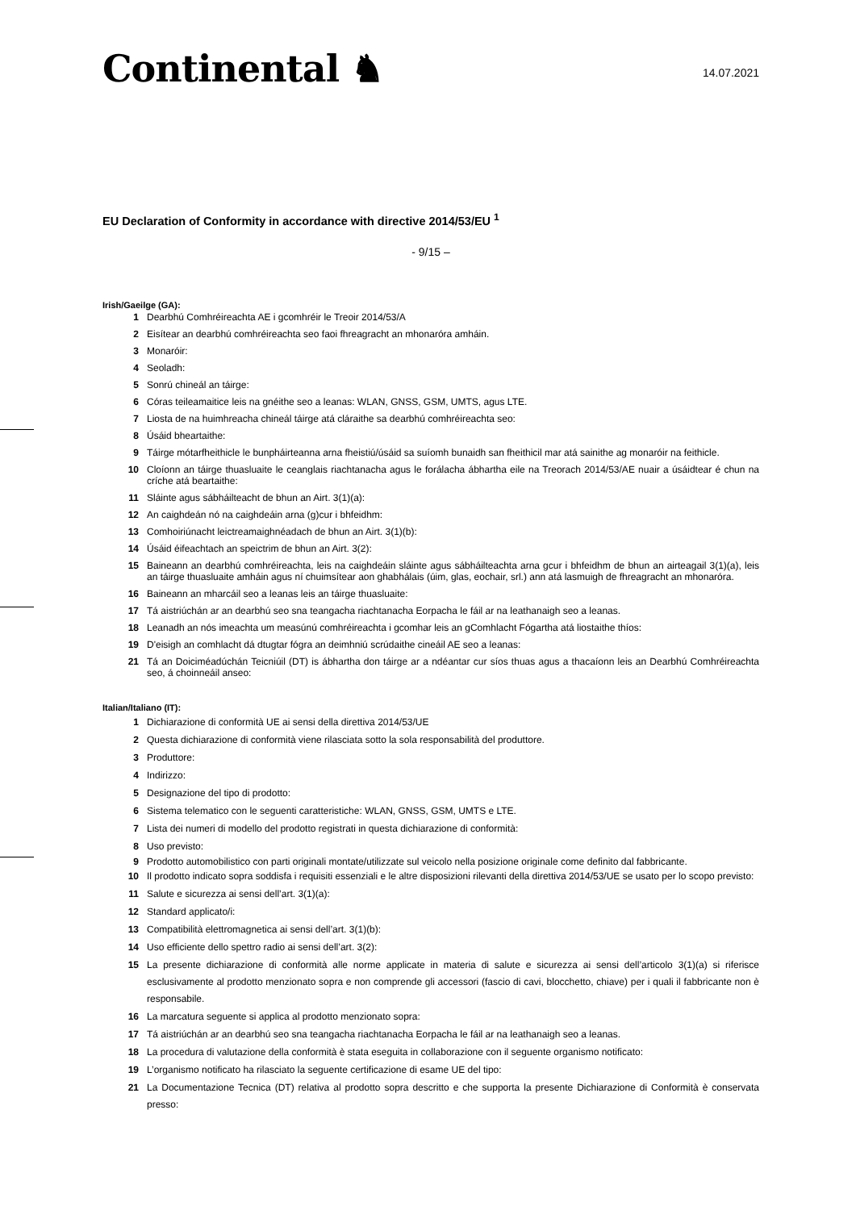Continental ♞
14.07.2021
EU Declaration of Conformity in accordance with directive 2014/53/EU <sup>1</sup>
- 9/15 –
Irish/Gaeilge (GA):
1 Dearbhú Comhréireachta AE i gcomhréir le Treoir 2014/53/A
2 Eisítear an dearbhú comhréireachta seo faoi fhreagracht an mhonaróra amháin.
3 Monaróir:
4 Seoladh:
5 Sonrú chineál an táirge:
6 Córas teileamaitice leis na gnéithe seo a leanas: WLAN, GNSS, GSM, UMTS, agus LTE.
7 Liosta de na huimhreacha chineál táirge atá cláraithe sa dearbhú comhréireachta seo:
8 Úsáid bheartaithe:
9 Táirge mótarfheithicle le bunpháirteanna arna fheistiú/úsáid sa suíomh bunaidh san fheithicil mar atá sainithe ag monaróir na feithicle.
10 Cloíonn an táirge thuasluaite le ceanglais riachtanacha agus le forálacha ábhartha eile na Treorach 2014/53/AE nuair a úsáidtear é chun na críche atá beartaithe:
11 Sláinte agus sábháilteacht de bhun an Airt. 3(1)(a):
12 An caighdeán nó na caighdeáin arna (g)cur i bhfeidhm:
13 Comhoiriúnacht leictreamaighnéadach de bhun an Airt. 3(1)(b):
14 Úsáid éifeachtach an speictrim de bhun an Airt. 3(2):
15 Baineann an dearbhú comhréireachta, leis na caighdeáin sláinte agus sábháilteachta arna gcur i bhfeidhm de bhun an airteagail 3(1)(a), leis an táirge thuasluaite amháin agus ní chuimsítear aon ghabhálais (úim, glas, eochair, srl.) ann atá lasmuigh de fhreagracht an mhonaróra.
16 Baineann an mharcáil seo a leanas leis an táirge thuasluaite:
17 Tá aistriúchán ar an dearbhú seo sna teangacha riachtanacha Eorpacha le fáil ar na leathanaigh seo a leanas.
18 Leanadh an nós imeachta um measúnú comhréireachta i gcomhar leis an gComhlacht Fógartha atá liostaithe thíos:
19 D'eisigh an comhlacht dá dtugtar fógra an deimhniú scrúdaithe cineáil AE seo a leanas:
21 Tá an Doiciméadúchán Teicniúil (DT) is ábhartha don táirge ar a ndéantar cur síos thuas agus a thacaíonn leis an Dearbhú Comhréireachta seo, á choinneáil anseo:
Italian/Italiano (IT):
1 Dichiarazione di conformità UE ai sensi della direttiva 2014/53/UE
2 Questa dichiarazione di conformità viene rilasciata sotto la sola responsabilità del produttore.
3 Produttore:
4 Indirizzo:
5 Designazione del tipo di prodotto:
6 Sistema telematico con le seguenti caratteristiche: WLAN, GNSS, GSM, UMTS e LTE.
7 Lista dei numeri di modello del prodotto registrati in questa dichiarazione di conformità:
8 Uso previsto:
9 Prodotto automobilistico con parti originali montate/utilizzate sul veicolo nella posizione originale come definito dal fabbricante.
10 Il prodotto indicato sopra soddisfa i requisiti essenziali e le altre disposizioni rilevanti della direttiva 2014/53/UE se usato per lo scopo previsto:
11 Salute e sicurezza ai sensi dell’art. 3(1)(a):
12 Standard applicato/i:
13 Compatibilità elettromagnetica ai sensi dell’art. 3(1)(b):
14 Uso efficiente dello spettro radio ai sensi dell’art. 3(2):
15 La presente dichiarazione di conformità alle norme applicate in materia di salute e sicurezza ai sensi dell’articolo 3(1)(a) si riferisce esclusivamente al prodotto menzionato sopra e non comprende gli accessori (fascio di cavi, blocchetto, chiave) per i quali il fabbricante non è responsabile.
16 La marcatura seguente si applica al prodotto menzionato sopra:
17 Tá aistriúchán ar an dearbhú seo sna teangacha riachtanacha Eorpacha le fáil ar na leathanaigh seo a leanas.
18 La procedura di valutazione della conformità è stata eseguita in collaborazione con il seguente organismo notificato:
19 L’organismo notificato ha rilasciato la seguente certificazione di esame UE del tipo:
21 La Documentazione Tecnica (DT) relativa al prodotto sopra descritto e che supporta la presente Dichiarazione di Conformità è conservata presso: